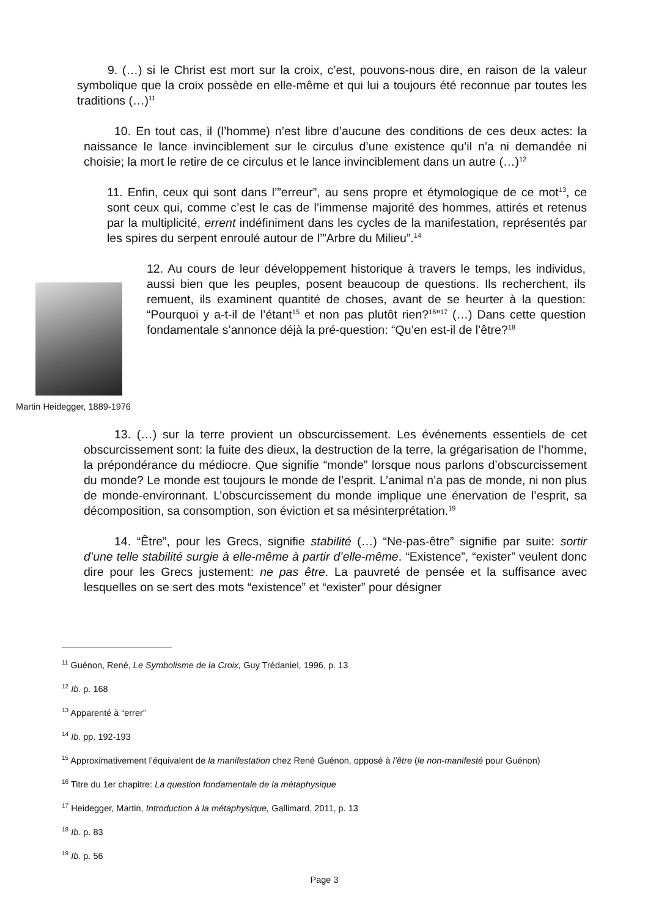9. (…) si le Christ est mort sur la croix, c’est, pouvons-nous dire, en raison de la valeur symbolique que la croix possède en elle-même et qui lui a toujours été reconnue par toutes les traditions (…)<sup>11</sup>
10. En tout cas, il (l’homme) n’est libre d’aucune des conditions de ces deux actes: la naissance le lance invinciblement sur le circulus d’une existence qu’il n’a ni demandée ni choisie; la mort le retire de ce circulus et le lance invinciblement dans un autre (…)<sup>12</sup>
11. Enfin, ceux qui sont dans l’”erreur”, au sens propre et étymologique de ce mot<sup>13</sup>, ce sont ceux qui, comme c’est le cas de l’immense majorité des hommes, attirés et retenus par la multiplicité, errent indéfiniment dans les cycles de la manifestation, représentés par les spires du serpent enroulé autour de l’”Arbre du Milieu”.<sup>14</sup>
Martin Heidegger, 1889-1976
12. Au cours de leur développement historique à travers le temps, les individus, aussi bien que les peuples, posent beaucoup de questions. Ils recherchent, ils remuent, ils examinent quantité de choses, avant de se heurter à la question: “Pourquoi y a-t-il de l’étant<sup>15</sup> et non pas plutôt rien?<sup>16</sup>”<sup>17</sup> (…) Dans cette question fondamentale s’annonce déjà la pré-question: “Qu’en est-il de l’être?<sup>18</sup>
13. (…) sur la terre provient un obscurcissement. Les événements essentiels de cet obscurcissement sont: la fuite des dieux, la destruction de la terre, la grégarisation de l’homme, la prépondérance du médiocre. Que signifie “monde” lorsque nous parlons d’obscurcissement du monde? Le monde est toujours le monde de l’esprit. L’animal n’a pas de monde, ni non plus de monde-environnant. L’obscurcissement du monde implique une énervation de l’esprit, sa décomposition, sa consomption, son éviction et sa mésinterprétation.<sup>19</sup>
14. “Être”, pour les Grecs, signifie stabilité (…) “Ne-pas-être” signifie par suite: sortir d’une telle stabilité surgie à elle-même à partir d’elle-même. “Existence”, “exister” veulent donc dire pour les Grecs justement: ne pas être. La pauvreté de pensée et la suffisance avec lesquelles on se sert des mots “existence” et “exister” pour désigner
<sup>11</sup> Guénon, René, Le Symbolisme de la Croix, Guy Trédaniel, 1996, p. 13
<sup>12</sup> Ib. p. 168
<sup>13</sup> Apparenté à “errer”
<sup>14</sup> Ib. pp. 192-193
<sup>15</sup> Approximativement l’équivalent de la manifestation chez René Guénon, opposé à l’être (le non-manifesté pour Guénon)
<sup>16</sup> Titre du 1er chapitre: La question fondamentale de la métaphysique
<sup>17</sup> Heidegger, Martin, Introduction à la métaphysique, Gallimard, 2011, p. 13
<sup>18</sup> Ib. p. 83
<sup>19</sup> Ib. p. 56
Page 3